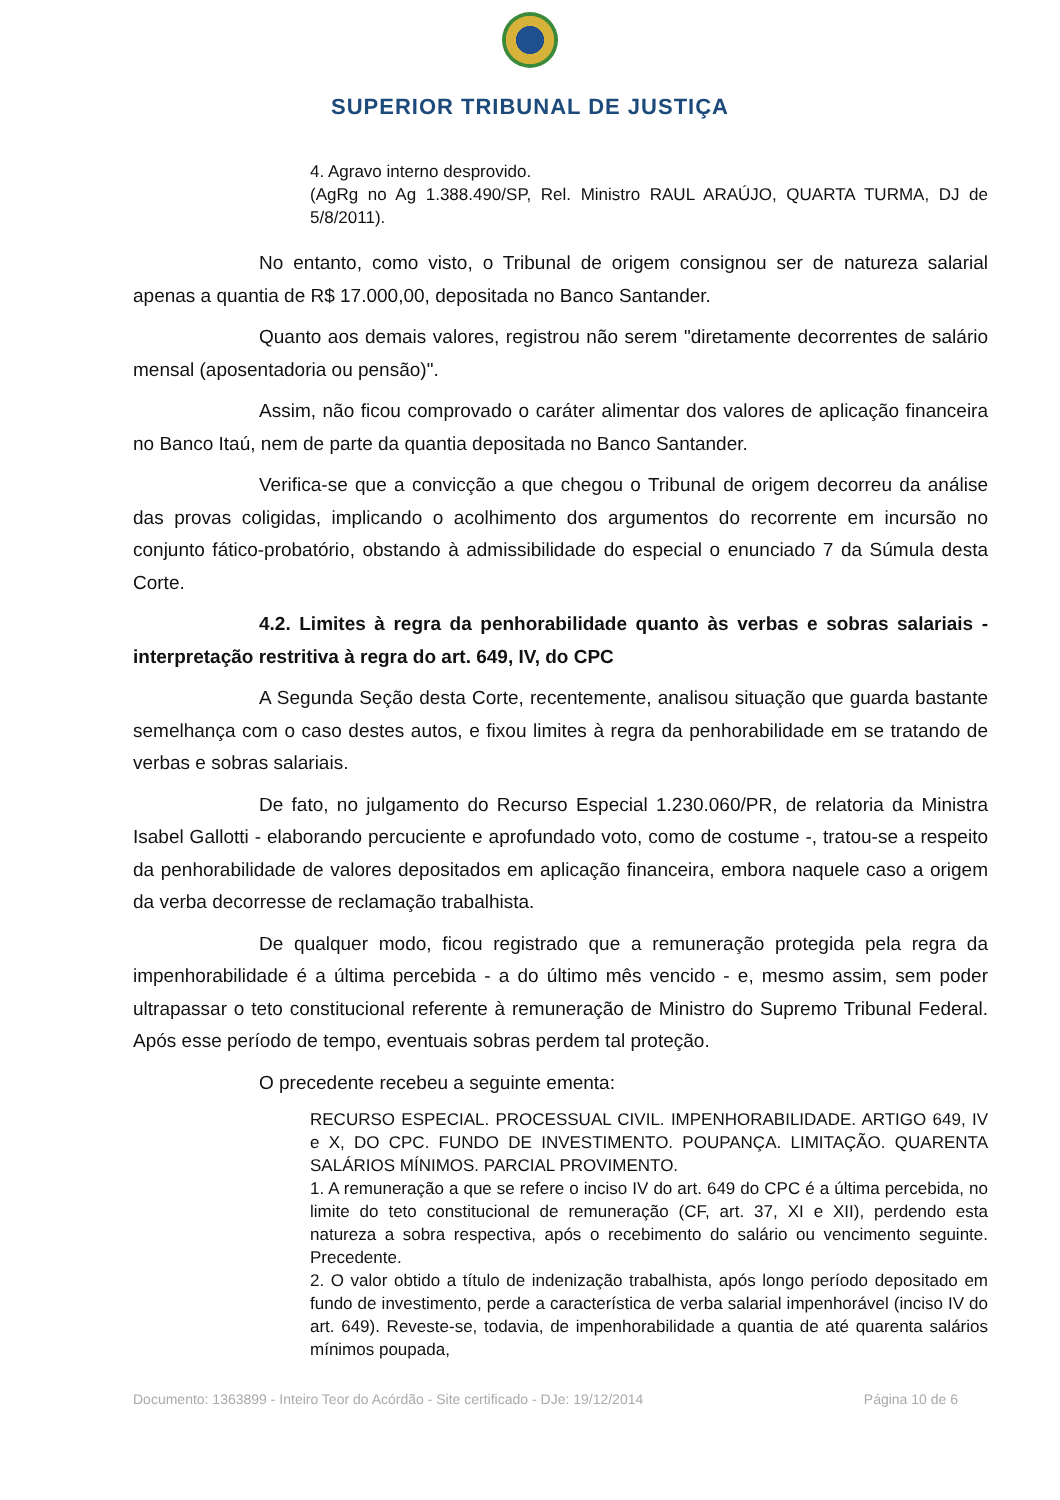SUPERIOR TRIBUNAL DE JUSTIÇA
4. Agravo interno desprovido.
(AgRg no Ag 1.388.490/SP, Rel. Ministro RAUL ARAÚJO, QUARTA TURMA, DJ de 5/8/2011).
No entanto, como visto, o Tribunal de origem consignou ser de natureza salarial apenas a quantia de R$ 17.000,00, depositada no Banco Santander.
Quanto aos demais valores, registrou não serem "diretamente decorrentes de salário mensal (aposentadoria ou pensão)".
Assim, não ficou comprovado o caráter alimentar dos valores de aplicação financeira no Banco Itaú, nem de parte da quantia depositada no Banco Santander.
Verifica-se que a convicção a que chegou o Tribunal de origem decorreu da análise das provas coligidas, implicando o acolhimento dos argumentos do recorrente em incursão no conjunto fático-probatório, obstando à admissibilidade do especial o enunciado 7 da Súmula desta Corte.
4.2. Limites à regra da penhorabilidade quanto às verbas e sobras salariais - interpretação restritiva à regra do art. 649, IV, do CPC
A Segunda Seção desta Corte, recentemente, analisou situação que guarda bastante semelhança com o caso destes autos, e fixou limites à regra da penhorabilidade em se tratando de verbas e sobras salariais.
De fato, no julgamento do Recurso Especial 1.230.060/PR, de relatoria da Ministra Isabel Gallotti - elaborando percuciente e aprofundado voto, como de costume -, tratou-se a respeito da penhorabilidade de valores depositados em aplicação financeira, embora naquele caso a origem da verba decorresse de reclamação trabalhista.
De qualquer modo, ficou registrado que a remuneração protegida pela regra da impenhorabilidade é a última percebida - a do último mês vencido - e, mesmo assim, sem poder ultrapassar o teto constitucional referente à remuneração de Ministro do Supremo Tribunal Federal. Após esse período de tempo, eventuais sobras perdem tal proteção.
O precedente recebeu a seguinte ementa:
RECURSO ESPECIAL. PROCESSUAL CIVIL. IMPENHORABILIDADE. ARTIGO 649, IV e X, DO CPC. FUNDO DE INVESTIMENTO. POUPANÇA. LIMITAÇÃO. QUARENTA SALÁRIOS MÍNIMOS. PARCIAL PROVIMENTO.
1. A remuneração a que se refere o inciso IV do art. 649 do CPC é a última percebida, no limite do teto constitucional de remuneração (CF, art. 37, XI e XII), perdendo esta natureza a sobra respectiva, após o recebimento do salário ou vencimento seguinte. Precedente.
2. O valor obtido a título de indenização trabalhista, após longo período depositado em fundo de investimento, perde a característica de verba salarial impenhorável (inciso IV do art. 649). Reveste-se, todavia, de impenhorabilidade a quantia de até quarenta salários mínimos poupada,
Documento: 1363899 - Inteiro Teor do Acórdão - Site certificado - DJe: 19/12/2014 Página 10 de 6